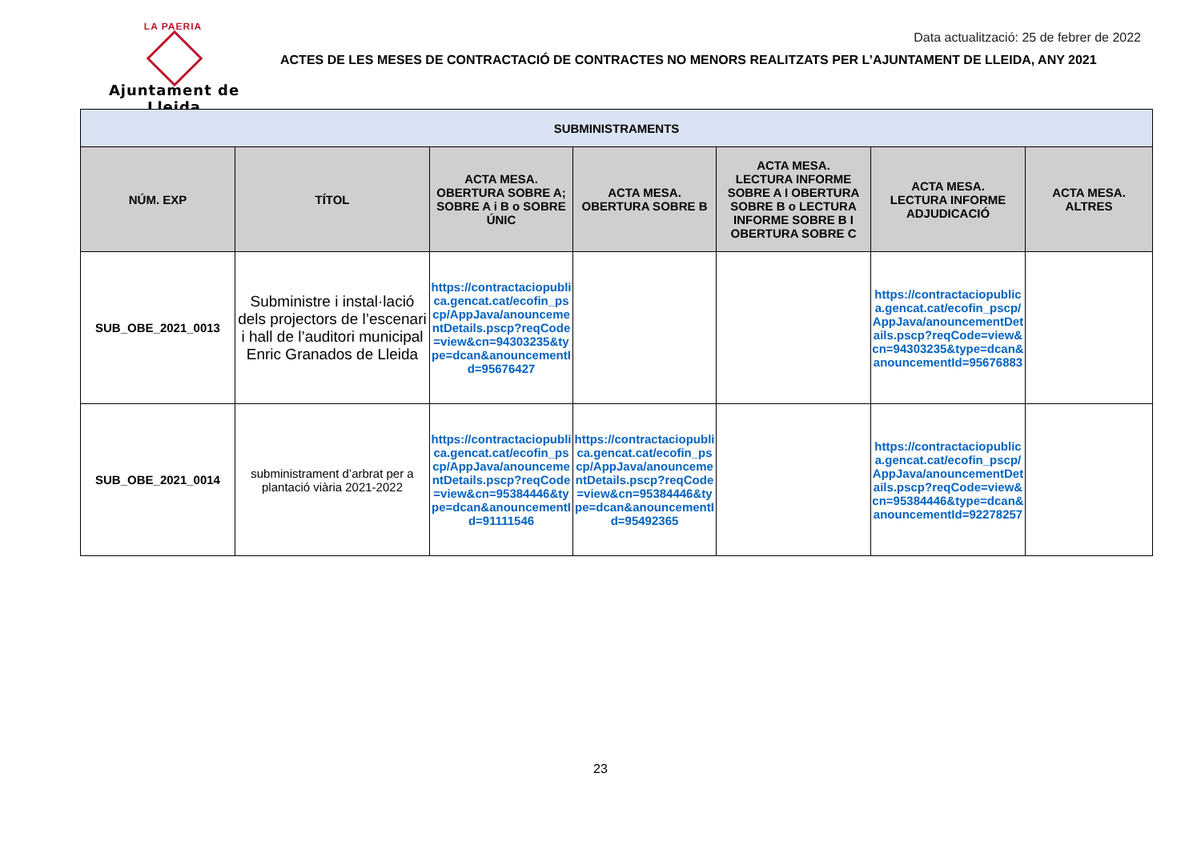LA PAERIA
Ajuntament de Lleida
Data actualització: 25 de febrer de 2022
ACTES DE LES MESES DE CONTRACTACIÓ DE CONTRACTES NO MENORS REALITZATS PER L’AJUNTAMENT DE LLEIDA, ANY 2021
| SUBMINISTRAMENTS | | | | | | |
| NÚM. EXP | TÍTOL | ACTA MESA. OBERTURA SOBRE A; SOBRE A i B o SOBRE ÚNIC | ACTA MESA. OBERTURA SOBRE B | ACTA MESA. LECTURA INFORME SOBRE A I OBERTURA SOBRE B o LECTURA INFORME SOBRE B I OBERTURA SOBRE C | ACTA MESA. LECTURA INFORME ADJUDICACIÓ | ACTA MESA. ALTRES |
| SUB_OBE_2021_0013 | Subministre i instal·lació dels projectors de l’escenari i hall de l’auditori municipal Enric Granados de Lleida | https://contractaciopublica.gencat.cat/ecofin_pscp/AppJava/anouncementDetails.pscp?reqCode=view&cn=94303235&type=dcan&anouncementId=95676427 | | | https://contractaciopublica.gencat.cat/ecofin_pscp/AppJava/anouncementDetails.pscp?reqCode=view&cn=94303235&type=dcan&anouncementId=95676883 | |
| SUB_OBE_2021_0014 | subministrament d’arbrat per a plantació viària 2021-2022 | https://contractaciopublica.gencat.cat/ecofin_pscp/AppJava/anouncementDetails.pscp?reqCode=view&cn=95384446&type=dcan&anouncementId=91111546 | https://contractaciopublica.gencat.cat/ecofin_pscp/AppJava/anouncementDetails.pscp?reqCode=view&cn=95384446&type=dcan&anouncementId=95492365 | | https://contractaciopublica.gencat.cat/ecofin_pscp/AppJava/anouncementDetails.pscp?reqCode=view&cn=95384446&type=dcan&anouncementId=92278257 | |
23